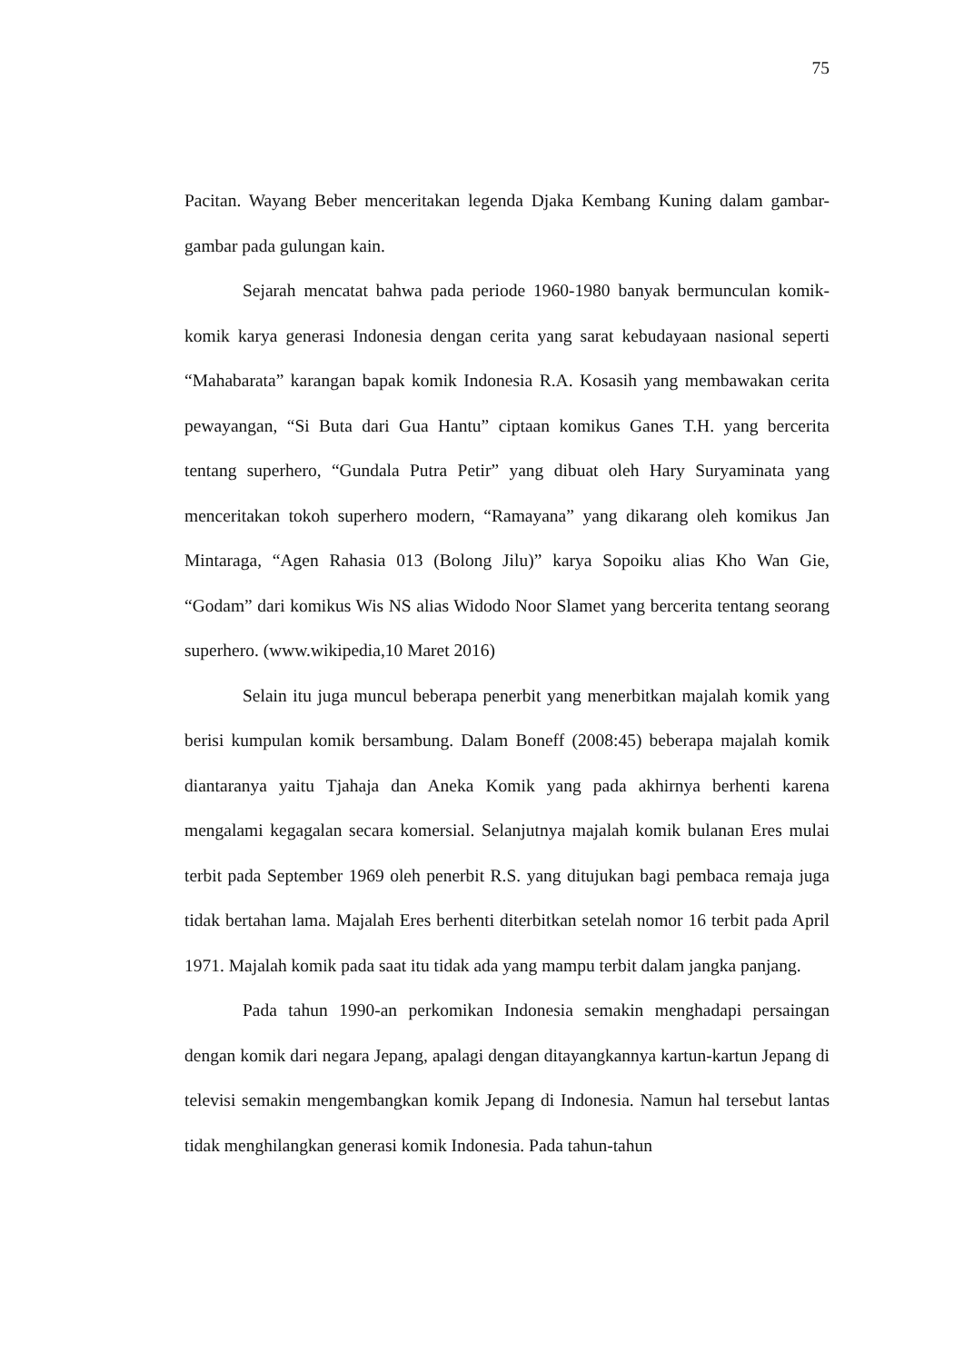75
Pacitan. Wayang Beber menceritakan legenda Djaka Kembang Kuning dalam gambar-gambar pada gulungan kain.
Sejarah mencatat bahwa pada periode 1960-1980 banyak bermunculan komik-komik karya generasi Indonesia dengan cerita yang sarat kebudayaan nasional seperti “Mahabarata” karangan bapak komik Indonesia R.A. Kosasih yang membawakan cerita pewayangan, “Si Buta dari Gua Hantu” ciptaan komikus Ganes T.H. yang bercerita tentang superhero, “Gundala Putra Petir” yang dibuat oleh Hary Suryaminata yang menceritakan tokoh superhero modern, “Ramayana” yang dikarang oleh komikus Jan Mintaraga, “Agen Rahasia 013 (Bolong Jilu)” karya Sopoiku alias Kho Wan Gie, “Godam” dari komikus Wis NS alias Widodo Noor Slamet yang bercerita tentang seorang superhero. (www.wikipedia,10 Maret 2016)
Selain itu juga muncul beberapa penerbit yang menerbitkan majalah komik yang berisi kumpulan komik bersambung. Dalam Boneff (2008:45) beberapa majalah komik diantaranya yaitu Tjahaja dan Aneka Komik yang pada akhirnya berhenti karena mengalami kegagalan secara komersial. Selanjutnya majalah komik bulanan Eres mulai terbit pada September 1969 oleh penerbit R.S. yang ditujukan bagi pembaca remaja juga tidak bertahan lama. Majalah Eres berhenti diterbitkan setelah nomor 16 terbit pada April 1971. Majalah komik pada saat itu tidak ada yang mampu terbit dalam jangka panjang.
Pada tahun 1990-an perkomikan Indonesia semakin menghadapi persaingan dengan komik dari negara Jepang, apalagi dengan ditayangkannya kartun-kartun Jepang di televisi semakin mengembangkan komik Jepang di Indonesia. Namun hal tersebut lantas tidak menghilangkan generasi komik Indonesia. Pada tahun-tahun